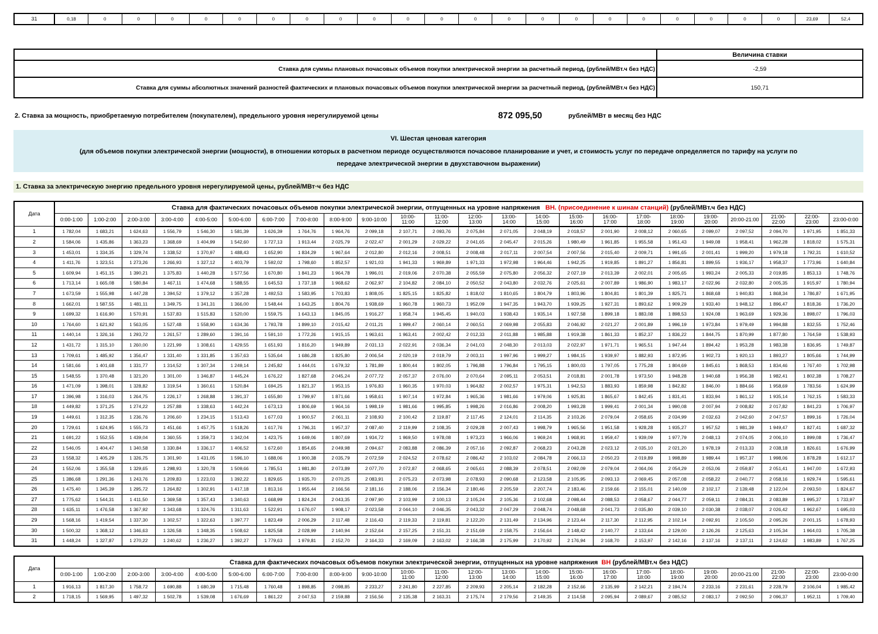| 31 | 0,18 | 0 | 0 | 0 | 0 | 0 | 0 | 0 | 0 | 0 | 0 | 0 | 0 | 0 | 0 | 0 | 0 | 0 | 0 | 0 | 0 | 0 | 23,69 | 52,4 |
| | Величина ставки |
| Ставка для суммы плановых почасовых объемов покупки электрической энергии за расчетный период, (рублей/МВт.ч без НДС) | -2,59 |
| Ставка для суммы абсолютных значений разностей фактических и плановых почасовых объемов покупки электрической энергии за расчетный период, (рублей/МВт.ч без НДС) | 150,71 |
2. Ставка за мощность, приобретаемую потребителем (покупателем), предельного уровня нерегулируемой цены 872 095,50 рублей/МВт в месяц без НДС
VI. Шестая ценовая категория
(для объемов покупки электрической энергии (мощности), в отношении которых в расчетном периоде осуществляются почасовое планирование и учет, и стоимость услуг по передаче определяется по тарифу на услуги по
передаче электрической энергии в двухставочном выражении)
1. Ставка за электрическую энергию предельного уровня нерегулируемой цены, рублей/МВт·ч без НДС
| Дата | Ставка для фактических почасовых объемов покупки электрической энергии, отпущенных на уровне напряжения ВН. (присоединение к шинам станций) (рублей/МВт.ч без НДС) | | | | | | | | | | | | | | | | | | | | | | | |
| --- | --- | --- | --- | --- | --- | --- | --- | --- | --- | --- | --- | --- | --- | --- | --- | --- | --- | --- | --- | --- | --- | --- | --- | --- |
| | 0:00-1:00 | 1:00-2:00 | 2:00-3:00 | 3:00-4:00 | 4:00-5:00 | 5:00-6:00 | 6:00-7:00 | 7:00-8:00 | 8:00-9:00 | 9:00-10:00 | 10:00- 11:00 | 11:00- 12:00 | 12:00- 13:00 | 13:00- 14:00 | 14:00- 15:00 | 15:00- 16:00 | 16:00- 17:00 | 17:00- 18:00 | 18:00- 19:00 | 19:00- 20:00 | 20:00-21:00 | 21:00- 22:00 | 22:00- 23:00 | 23:00-0:00 |
| 1 | 1 782,04 | 1 683,21 | 1 624,63 | 1 556,79 | 1 546,30 | 1 581,39 | 1 626,39 | 1 764,76 | 1 964,76 | 2 099,18 | 2 107,71 | 2 093,76 | 2 075,84 | 2 071,05 | 2 048,19 | 2 018,57 | 2 001,90 | 2 008,12 | 2 060,65 | 2 099,07 | 2 097,52 | 2 094,70 | 1 971,95 | 1 851,33 |
| 2 | 1 584,06 | 1 435,86 | 1 363,23 | 1 368,69 | 1 404,99 | 1 542,60 | 1 727,13 | 1 913,44 | 2 025,79 | 2 022,47 | 2 001,29 | 2 029,22 | 2 041,65 | 2 045,47 | 2 015,26 | 1 980,49 | 1 961,85 | 1 955,58 | 1 951,43 | 1 949,08 | 1 958,41 | 1 962,28 | 1 818,02 | 1 575,31 |
| 3 | 1 453,01 | 1 334,35 | 1 329,74 | 1 338,52 | 1 370,97 | 1 488,43 | 1 652,90 | 1 834,29 | 1 967,64 | 2 012,80 | 2 012,16 | 2 008,51 | 2 008,48 | 2 017,11 | 2 007,54 | 2 007,56 | 2 015,40 | 2 009,71 | 1 991,65 | 2 001,41 | 1 999,20 | 1 979,18 | 1 792,31 | 1 610,52 |
| 4 | 1 411,76 | 1 323,51 | 1 273,26 | 1 266,93 | 1 327,12 | 1 403,79 | 1 592,02 | 1 798,60 | 1 852,57 | 1 921,03 | 1 941,33 | 1 969,89 | 1 971,33 | 1 972,98 | 1 964,46 | 1 942,25 | 1 919,85 | 1 891,27 | 1 856,81 | 1 899,55 | 1 936,17 | 1 958,37 | 1 773,96 | 1 640,84 |
| 5 | 1 609,94 | 1 451,15 | 1 390,21 | 1 375,83 | 1 440,28 | 1 577,56 | 1 670,80 | 1 841,23 | 1 964,78 | 1 996,01 | 2 019,06 | 2 070,38 | 2 055,59 | 2 075,80 | 2 056,32 | 2 027,19 | 2 013,39 | 2 002,01 | 2 005,65 | 1 993,24 | 2 005,33 | 2 019,85 | 1 853,13 | 1 748,76 |
| 6 | 1 713,14 | 1 665,08 | 1 580,84 | 1 467,11 | 1 474,68 | 1 588,55 | 1 645,53 | 1 737,18 | 1 968,62 | 2 062,97 | 2 104,82 | 2 084,10 | 2 050,52 | 2 043,80 | 2 032,76 | 2 025,61 | 2 007,89 | 1 986,90 | 1 983,17 | 2 022,96 | 2 032,80 | 2 005,35 | 1 915,97 | 1 780,94 |
| 7 | 1 673,59 | 1 555,98 | 1 447,28 | 1 394,52 | 1 379,12 | 1 357,28 | 1 492,53 | 1 583,95 | 1 703,83 | 1 808,05 | 1 825,15 | 1 825,82 | 1 818,02 | 1 810,65 | 1 804,79 | 1 803,96 | 1 804,81 | 1 801,39 | 1 825,71 | 1 868,68 | 1 940,83 | 1 868,34 | 1 786,87 | 1 671,95 |
| 8 | 1 662,01 | 1 587,55 | 1 481,11 | 1 349,75 | 1 341,31 | 1 366,00 | 1 548,44 | 1 643,25 | 1 804,76 | 1 938,69 | 1 960,78 | 1 960,73 | 1 952,09 | 1 947,35 | 1 943,70 | 1 939,25 | 1 927,31 | 1 893,62 | 1 909,29 | 1 933,40 | 1 948,12 | 1 896,47 | 1 818,36 | 1 736,20 |
| 9 | 1 699,32 | 1 616,90 | 1 570,91 | 1 537,83 | 1 515,83 | 1 520,00 | 1 559,75 | 1 643,13 | 1 845,05 | 1 916,27 | 1 958,74 | 1 945,45 | 1 940,03 | 1 938,43 | 1 935,14 | 1 927,58 | 1 899,18 | 1 883,08 | 1 898,53 | 1 924,08 | 1 963,69 | 1 929,36 | 1 898,07 | 1 796,03 |
| 10 | 1 764,60 | 1 621,92 | 1 563,05 | 1 527,48 | 1 558,90 | 1 634,36 | 1 793,78 | 1 899,10 | 2 015,42 | 2 011,21 | 1 999,47 | 2 060,14 | 2 060,51 | 2 069,98 | 2 055,83 | 2 046,92 | 2 021,27 | 2 001,89 | 1 996,19 | 1 973,84 | 1 979,49 | 1 994,88 | 1 832,55 | 1 752,46 |
| 11 | 1 440,14 | 1 326,16 | 1 293,72 | 1 261,57 | 1 289,60 | 1 391,16 | 1 591,10 | 1 772,26 | 1 915,15 | 1 963,61 | 1 963,41 | 2 002,42 | 2 012,33 | 2 011,88 | 1 985,88 | 1 919,38 | 1 861,33 | 1 852,37 | 1 836,22 | 1 844,75 | 1 870,99 | 1 877,80 | 1 764,59 | 1 538,93 |
| 12 | 1 431,72 | 1 315,10 | 1 260,00 | 1 221,99 | 1 308,61 | 1 429,55 | 1 651,93 | 1 816,20 | 1 949,89 | 2 031,13 | 2 022,91 | 2 036,34 | 2 041,03 | 2 048,30 | 2 013,03 | 2 022,97 | 1 971,71 | 1 965,51 | 1 947,44 | 1 894,42 | 1 953,28 | 1 983,38 | 1 836,95 | 1 749,87 |
| 13 | 1 709,61 | 1 485,92 | 1 356,47 | 1 331,40 | 1 331,85 | 1 357,63 | 1 535,64 | 1 686,28 | 1 825,80 | 2 006,54 | 2 020,19 | 2 019,79 | 2 003,11 | 1 997,96 | 1 999,27 | 1 984,15 | 1 939,97 | 1 882,93 | 1 872,95 | 1 902,73 | 1 920,13 | 1 893,27 | 1 805,66 | 1 744,99 |
| 14 | 1 581,66 | 1 401,68 | 1 331,77 | 1 314,52 | 1 307,34 | 1 249,14 | 1 245,82 | 1 444,01 | 1 679,32 | 1 781,89 | 1 800,44 | 1 802,05 | 1 796,88 | 1 796,84 | 1 795,15 | 1 800,03 | 1 797,05 | 1 775,28 | 1 804,69 | 1 845,61 | 1 868,53 | 1 834,46 | 1 767,40 | 1 702,98 |
| 15 | 1 548,55 | 1 370,48 | 1 321,20 | 1 301,00 | 1 346,87 | 1 445,24 | 1 676,22 | 1 827,68 | 2 045,24 | 2 077,72 | 2 057,37 | 2 076,00 | 2 070,64 | 2 095,11 | 2 053,51 | 2 018,81 | 2 001,78 | 1 973,50 | 1 948,28 | 1 940,68 | 1 956,38 | 1 982,41 | 1 802,38 | 1 708,27 |
| 16 | 1 471,09 | 1 398,01 | 1 328,82 | 1 319,54 | 1 360,61 | 1 520,84 | 1 694,25 | 1 821,37 | 1 953,15 | 1 976,83 | 1 960,35 | 1 970,03 | 1 964,82 | 2 002,57 | 1 975,31 | 1 942,53 | 1 883,93 | 1 859,98 | 1 842,82 | 1 846,00 | 1 884,66 | 1 958,69 | 1 783,56 | 1 624,99 |
| 17 | 1 396,98 | 1 316,03 | 1 264,75 | 1 226,17 | 1 268,88 | 1 391,37 | 1 655,80 | 1 799,97 | 1 871,66 | 1 958,61 | 1 907,14 | 1 972,84 | 1 965,36 | 1 981,66 | 1 979,06 | 1 925,81 | 1 865,67 | 1 842,45 | 1 831,41 | 1 833,94 | 1 861,12 | 1 935,14 | 1 762,15 | 1 583,33 |
| 18 | 1 449,82 | 1 371,25 | 1 274,22 | 1 257,88 | 1 338,63 | 1 442,24 | 1 673,13 | 1 806,69 | 1 964,16 | 1 998,19 | 1 981,66 | 1 995,85 | 1 998,26 | 2 016,86 | 2 008,20 | 1 993,28 | 1 999,41 | 2 001,34 | 1 990,08 | 2 007,94 | 2 008,82 | 2 017,82 | 1 841,23 | 1 706,97 |
| 19 | 1 449,61 | 1 312,35 | 1 236,76 | 1 206,60 | 1 234,15 | 1 513,43 | 1 677,03 | 1 900,57 | 2 061,11 | 2 108,93 | 2 100,42 | 2 119,87 | 2 117,45 | 2 124,01 | 2 114,35 | 2 103,26 | 2 079,04 | 2 058,65 | 2 034,99 | 2 032,63 | 2 042,60 | 2 047,57 | 1 899,16 | 1 726,04 |
| 20 | 1 729,61 | 1 624,95 | 1 555,73 | 1 451,66 | 1 457,75 | 1 518,26 | 1 617,76 | 1 796,31 | 1 957,37 | 2 087,40 | 2 119,99 | 2 108,35 | 2 029,28 | 2 007,43 | 1 998,79 | 1 965,56 | 1 951,58 | 1 928,28 | 1 935,27 | 1 957,52 | 1 981,39 | 1 949,47 | 1 827,41 | 1 687,32 |
| 21 | 1 691,22 | 1 552,55 | 1 439,04 | 1 360,55 | 1 359,73 | 1 342,04 | 1 423,75 | 1 649,06 | 1 807,69 | 1 934,72 | 1 969,50 | 1 978,08 | 1 973,23 | 1 966,06 | 1 969,24 | 1 968,91 | 1 959,47 | 1 939,09 | 1 977,79 | 2 048,13 | 2 074,05 | 2 006,10 | 1 899,08 | 1 736,47 |
| 22 | 1 546,05 | 1 404,47 | 1 340,58 | 1 330,84 | 1 336,17 | 1 406,52 | 1 672,60 | 1 854,65 | 2 049,98 | 2 094,67 | 2 083,88 | 2 086,39 | 2 057,16 | 2 092,87 | 2 068,23 | 2 043,28 | 2 023,12 | 2 035,10 | 2 021,20 | 1 978,19 | 2 013,33 | 2 038,18 | 1 826,61 | 1 676,99 |
| 23 | 1 558,32 | 1 405,29 | 1 326,75 | 1 301,90 | 1 431,05 | 1 596,10 | 1 688,06 | 1 900,38 | 2 035,79 | 2 072,59 | 2 024,52 | 2 078,62 | 2 086,42 | 2 103,02 | 2 084,78 | 2 066,13 | 2 050,23 | 2 019,89 | 1 998,89 | 1 989,44 | 1 957,37 | 1 998,06 | 1 878,28 | 1 612,17 |
| 24 | 1 552,06 | 1 355,58 | 1 329,65 | 1 298,93 | 1 320,78 | 1 509,66 | 1 785,51 | 1 981,80 | 2 073,89 | 2 077,70 | 2 072,87 | 2 068,65 | 2 065,61 | 2 088,39 | 2 078,51 | 2 092,09 | 2 079,04 | 2 064,06 | 2 054,29 | 2 053,06 | 2 059,87 | 2 051,41 | 1 947,00 | 1 672,93 |
| 25 | 1 386,68 | 1 291,36 | 1 243,76 | 1 209,83 | 1 223,03 | 1 392,22 | 1 829,65 | 1 935,70 | 2 070,25 | 2 083,91 | 2 075,23 | 2 073,98 | 2 078,93 | 2 090,68 | 2 123,58 | 2 105,95 | 2 093,13 | 2 069,45 | 2 057,08 | 2 058,22 | 2 040,77 | 2 058,16 | 1 929,74 | 1 595,61 |
| 26 | 1 475,40 | 1 345,39 | 1 295,72 | 1 264,82 | 1 302,91 | 1 417,18 | 1 813,16 | 1 955,44 | 2 166,56 | 2 181,16 | 2 188,06 | 2 156,34 | 2 180,46 | 2 205,59 | 2 207,74 | 2 183,46 | 2 159,66 | 2 155,01 | 2 140,09 | 2 102,17 | 2 139,48 | 2 122,04 | 2 093,50 | 1 824,67 |
| 27 | 1 775,62 | 1 544,31 | 1 411,50 | 1 369,58 | 1 357,43 | 1 340,63 | 1 668,99 | 1 824,24 | 2 043,35 | 2 097,90 | 2 103,99 | 2 100,13 | 2 105,24 | 2 105,36 | 2 102,68 | 2 098,44 | 2 088,53 | 2 058,67 | 2 044,77 | 2 059,11 | 2 084,31 | 2 083,89 | 1 995,37 | 1 733,97 |
| 28 | 1 635,11 | 1 476,58 | 1 367,92 | 1 343,68 | 1 324,76 | 1 311,63 | 1 522,91 | 1 676,07 | 1 908,17 | 2 023,58 | 2 044,10 | 2 046,35 | 2 043,32 | 2 047,29 | 2 048,74 | 2 048,68 | 2 041,73 | 2 035,80 | 2 039,10 | 2 030,38 | 2 038,07 | 2 026,42 | 1 962,67 | 1 695,03 |
| 29 | 1 568,16 | 1 419,54 | 1 337,30 | 1 302,57 | 1 322,63 | 1 397,77 | 1 823,49 | 2 006,29 | 2 117,48 | 2 116,43 | 2 119,33 | 2 119,81 | 2 122,20 | 2 131,49 | 2 134,96 | 2 123,44 | 2 117,30 | 2 112,95 | 2 102,14 | 2 092,91 | 2 105,50 | 2 095,26 | 2 001,15 | 1 678,93 |
| 30 | 1 500,32 | 1 368,12 | 1 346,63 | 1 326,58 | 1 348,35 | 1 508,62 | 1 825,58 | 2 028,99 | 2 140,94 | 2 152,64 | 2 157,25 | 2 151,31 | 2 151,69 | 2 158,75 | 2 156,64 | 2 148,42 | 2 140,77 | 2 133,64 | 2 129,00 | 2 126,26 | 2 125,63 | 2 105,34 | 1 964,03 | 1 705,38 |
| 31 | 1 448,24 | 1 327,87 | 1 270,22 | 1 240,62 | 1 236,27 | 1 392,27 | 1 779,63 | 1 979,81 | 2 152,70 | 2 164,33 | 2 169,09 | 2 163,02 | 2 166,38 | 2 175,99 | 2 170,92 | 2 176,94 | 2 168,70 | 2 153,97 | 2 142,16 | 2 137,16 | 2 137,11 | 2 124,62 | 1 983,89 | 1 767,25 |
| Дата | Ставка для фактических почасовых объемов покупки электрической энергии, отпущенных на уровне напряжения ВН (рублей/МВт.ч без НДС) | | | | | | | | | | | | | | | | | | | | | | | |
| --- | --- | --- | --- | --- | --- | --- | --- | --- | --- | --- | --- | --- | --- | --- | --- | --- | --- | --- | --- | --- | --- | --- | --- | --- |
| | 0:00-1:00 | 1:00-2:00 | 2:00-3:00 | 3:00-4:00 | 4:00-5:00 | 5:00-6:00 | 6:00-7:00 | 7:00-8:00 | 8:00-9:00 | 9:00-10:00 | 10:00- 11:00 | 11:00- 12:00 | 12:00- 13:00 | 13:00- 14:00 | 14:00- 15:00 | 15:00- 16:00 | 16:00- 17:00 | 17:00- 18:00 | 18:00- 19:00 | 19:00- 20:00 | 20:00-21:00 | 21:00- 22:00 | 22:00- 23:00 | 23:00-0:00 |
| 1 | 1 916,13 | 1 817,30 | 1 758,72 | 1 690,88 | 1 680,39 | 1 715,48 | 1 760,48 | 1 898,85 | 2 098,85 | 2 233,27 | 2 241,80 | 2 227,85 | 2 209,93 | 2 205,14 | 2 182,28 | 2 152,66 | 2 135,99 | 2 142,21 | 2 194,74 | 2 233,16 | 2 231,61 | 2 228,79 | 2 106,04 | 1 985,42 |
| 2 | 1 718,15 | 1 569,95 | 1 497,32 | 1 502,78 | 1 539,08 | 1 676,69 | 1 861,22 | 2 047,53 | 2 159,88 | 2 156,56 | 2 135,38 | 2 163,31 | 2 175,74 | 2 179,56 | 2 149,35 | 2 114,58 | 2 095,94 | 2 089,67 | 2 085,52 | 2 083,17 | 2 092,50 | 2 096,37 | 1 952,11 | 1 709,40 |